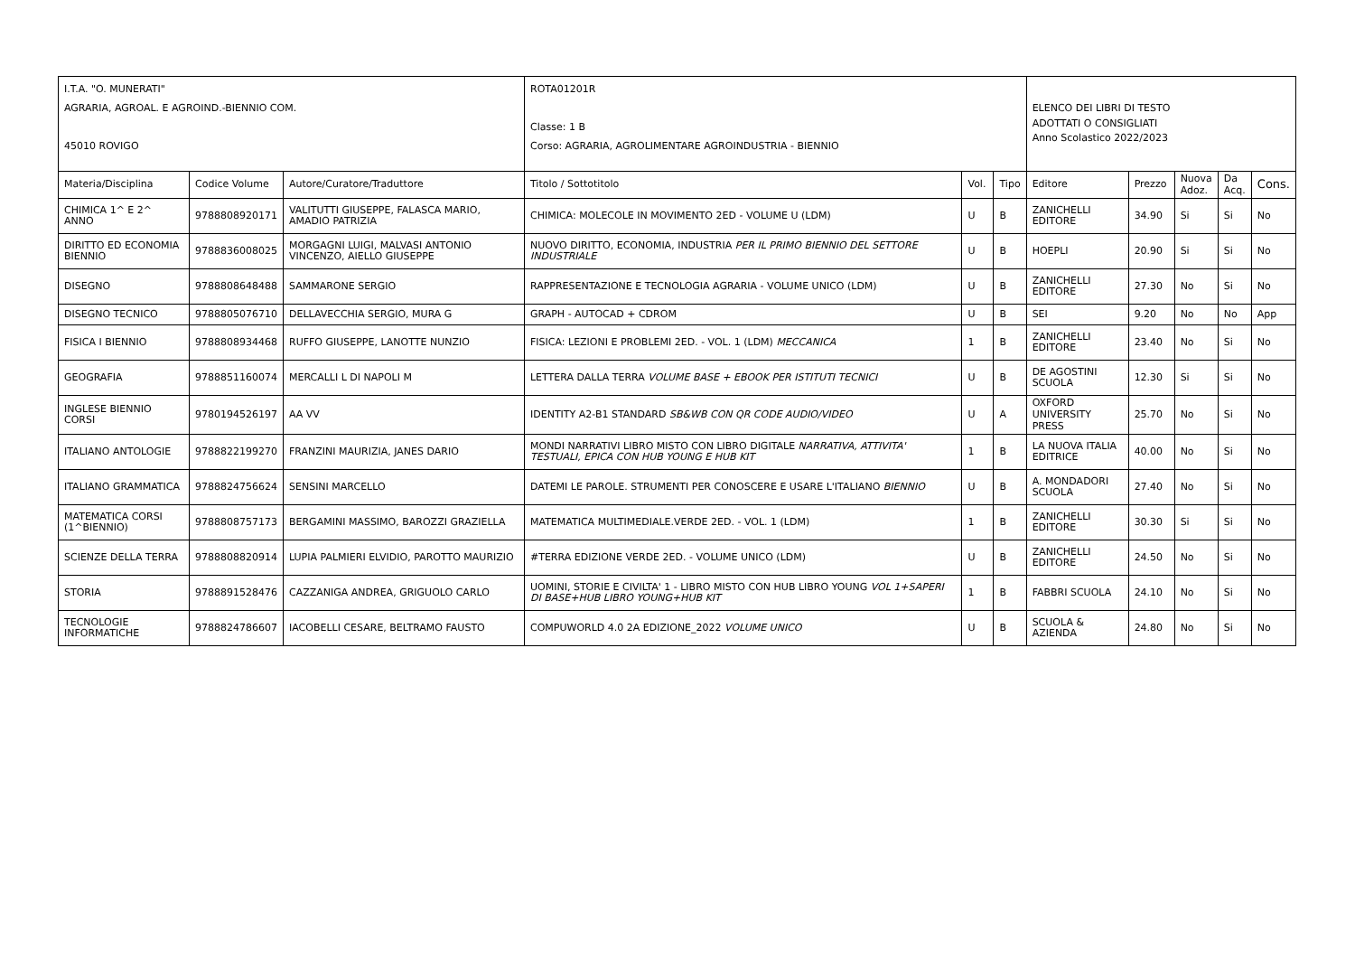| I.T.A. "O. MUNERATI" AGRARIA, AGROAL. E AGROIND.-BIENNIO COM. 45010 ROVIGO | | | ROTA01201R Classe: 1 B Corso: AGRARIA, AGROLIMENTARE AGROINDUSTRIA - BIENNIO | | | ELENCO DEI LIBRI DI TESTO ADOTTATI O CONSIGLIATI Anno Scolastico 2022/2023 | | | | |
| Materia/Disciplina | Codice Volume | Autore/Curatore/Traduttore | Titolo / Sottotitolo | Vol. | Tipo | Editore | Prezzo | Nuova Adoz. | Da Acq. | Cons. |
| CHIMICA 1^ E 2^ ANNO | 9788808920171 | VALITUTTI GIUSEPPE, FALASCA MARIO, AMADIO PATRIZIA | CHIMICA: MOLECOLE IN MOVIMENTO 2ED - VOLUME U (LDM) | U | B | ZANICHELLI EDITORE | 34.90 | Si | Si | No |
| DIRITTO ED ECONOMIA BIENNIO | 9788836008025 | MORGAGNI LUIGI, MALVASI ANTONIO VINCENZO, AIELLO GIUSEPPE | NUOVO DIRITTO, ECONOMIA, INDUSTRIA PER IL PRIMO BIENNIO DEL SETTORE INDUSTRIALE | U | B | HOEPLI | 20.90 | Si | Si | No |
| DISEGNO | 9788808648488 | SAMMARONE SERGIO | RAPPRESENTAZIONE E TECNOLOGIA AGRARIA - VOLUME UNICO (LDM) | U | B | ZANICHELLI EDITORE | 27.30 | No | Si | No |
| DISEGNO TECNICO | 9788805076710 | DELLAVECCHIA SERGIO, MURA G | GRAPH - AUTOCAD + CDROM | U | B | SEI | 9.20 | No | No | App |
| FISICA I BIENNIO | 9788808934468 | RUFFO GIUSEPPE, LANOTTE NUNZIO | FISICA: LEZIONI E PROBLEMI 2ED. - VOL. 1 (LDM) MECCANICA | 1 | B | ZANICHELLI EDITORE | 23.40 | No | Si | No |
| GEOGRAFIA | 9788851160074 | MERCALLI L DI NAPOLI M | LETTERA DALLA TERRA VOLUME BASE + EBOOK PER ISTITUTI TECNICI | U | B | DE AGOSTINI SCUOLA | 12.30 | Si | Si | No |
| INGLESE BIENNIO CORSI | 9780194526197 | AA VV | IDENTITY A2-B1 STANDARD SB&WB CON QR CODE AUDIO/VIDEO | U | A | OXFORD UNIVERSITY PRESS | 25.70 | No | Si | No |
| ITALIANO ANTOLOGIE | 9788822199270 | FRANZINI MAURIZIA, JANES DARIO | MONDI NARRATIVI LIBRO MISTO CON LIBRO DIGITALE NARRATIVA, ATTIVITA' TESTUALI, EPICA CON HUB YOUNG E HUB KIT | 1 | B | LA NUOVA ITALIA EDITRICE | 40.00 | No | Si | No |
| ITALIANO GRAMMATICA | 9788824756624 | SENSINI MARCELLO | DATEMI LE PAROLE. STRUMENTI PER CONOSCERE E USARE L'ITALIANO BIENNIO | U | B | A. MONDADORI SCUOLA | 27.40 | No | Si | No |
| MATEMATICA CORSI (1^BIENNIO) | 9788808757173 | BERGAMINI MASSIMO, BAROZZI GRAZIELLA | MATEMATICA MULTIMEDIALE.VERDE 2ED. - VOL. 1 (LDM) | 1 | B | ZANICHELLI EDITORE | 30.30 | Si | Si | No |
| SCIENZE DELLA TERRA | 9788808820914 | LUPIA PALMIERI ELVIDIO, PAROTTO MAURIZIO | #TERRA EDIZIONE VERDE 2ED. - VOLUME UNICO (LDM) | U | B | ZANICHELLI EDITORE | 24.50 | No | Si | No |
| STORIA | 9788891528476 | CAZZANIGA ANDREA, GRIGUOLO CARLO | UOMINI, STORIE E CIVILTA' 1 - LIBRO MISTO CON HUB LIBRO YOUNG VOL 1+SAPERI DI BASE+HUB LIBRO YOUNG+HUB KIT | 1 | B | FABBRI SCUOLA | 24.10 | No | Si | No |
| TECNOLOGIE INFORMATICHE | 9788824786607 | IACOBELLI CESARE, BELTRAMO FAUSTO | COMPUWORLD 4.0 2A EDIZIONE_2022 VOLUME UNICO | U | B | SCUOLA & AZIENDA | 24.80 | No | Si | No |